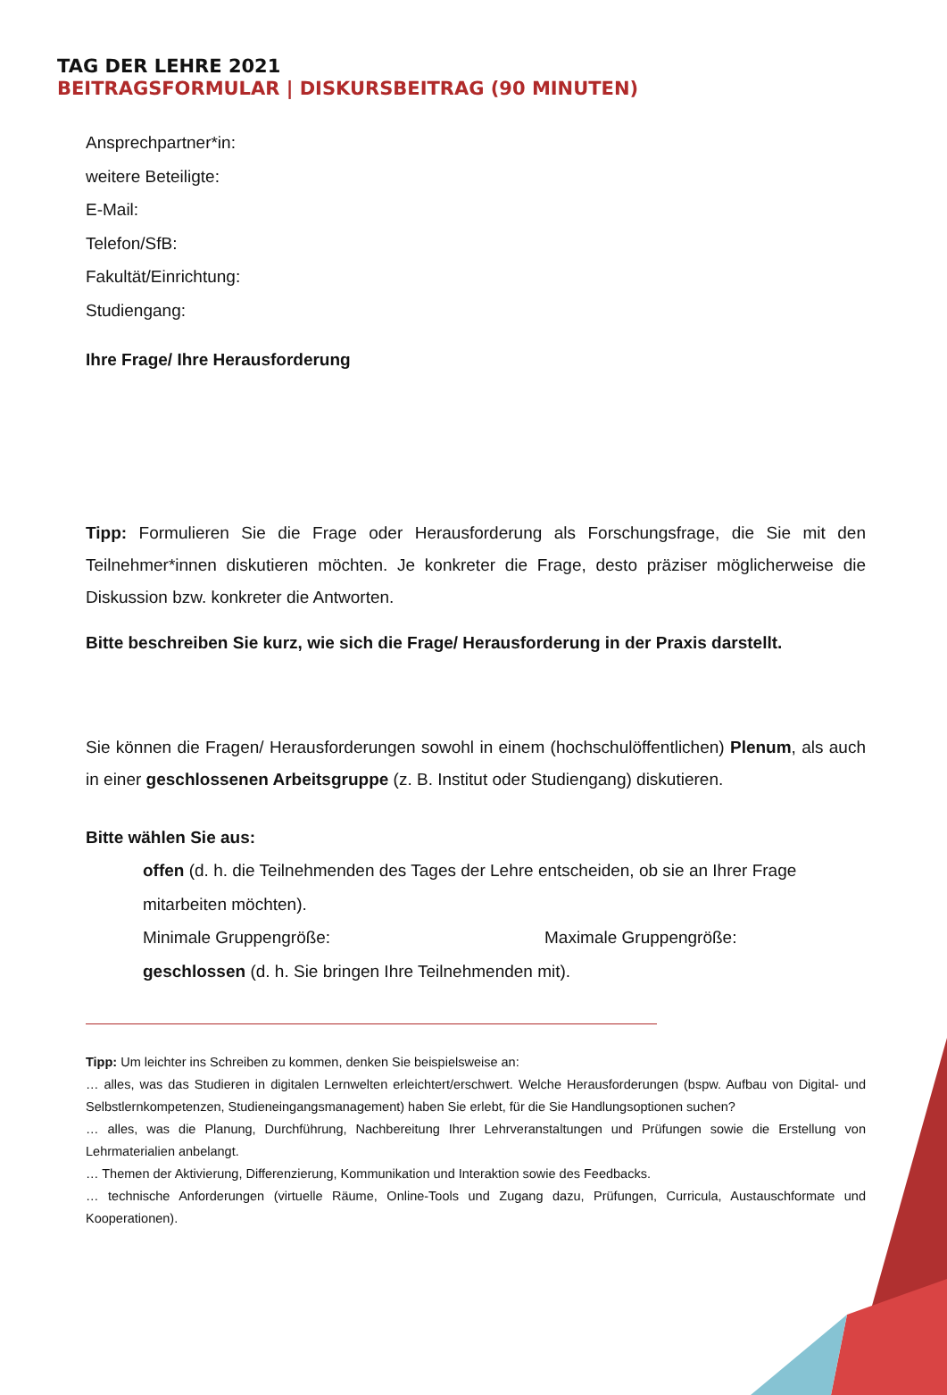TAG DER LEHRE 2021
BEITRAGSFORMULAR | DISKURSBEITRAG (90 MINUTEN)
Ansprechpartner*in:
weitere Beteiligte:
E-Mail:
Telefon/SfB:
Fakultät/Einrichtung:
Studiengang:
Ihre Frage/ Ihre Herausforderung
Tipp: Formulieren Sie die Frage oder Herausforderung als Forschungsfrage, die Sie mit den Teilnehmer*innen diskutieren möchten. Je konkreter die Frage, desto präziser möglicherweise die Diskussion bzw. konkreter die Antworten.
Bitte beschreiben Sie kurz, wie sich die Frage/ Herausforderung in der Praxis darstellt.
Sie können die Fragen/ Herausforderungen sowohl in einem (hochschulöffentlichen) Plenum, als auch in einer geschlossenen Arbeitsgruppe (z. B. Institut oder Studiengang) diskutieren.
Bitte wählen Sie aus:
offen (d. h. die Teilnehmenden des Tages der Lehre entscheiden, ob sie an Ihrer Frage mitarbeiten möchten).
Minimale Gruppengröße: Maximale Gruppengröße:
geschlossen (d. h. Sie bringen Ihre Teilnehmenden mit).
Tipp: Um leichter ins Schreiben zu kommen, denken Sie beispielsweise an:
… alles, was das Studieren in digitalen Lernwelten erleichtert/erschwert. Welche Herausforderungen (bspw. Aufbau von Digital- und Selbstlernkompetenzen, Studieneingangsmanagement) haben Sie erlebt, für die Sie Handlungsoptionen suchen?
… alles, was die Planung, Durchführung, Nachbereitung Ihrer Lehrveranstaltungen und Prüfungen sowie die Erstellung von Lehrmaterialien anbelangt.
… Themen der Aktivierung, Differenzierung, Kommunikation und Interaktion sowie des Feedbacks.
… technische Anforderungen (virtuelle Räume, Online-Tools und Zugang dazu, Prüfungen, Curricula, Austauschformate und Kooperationen).